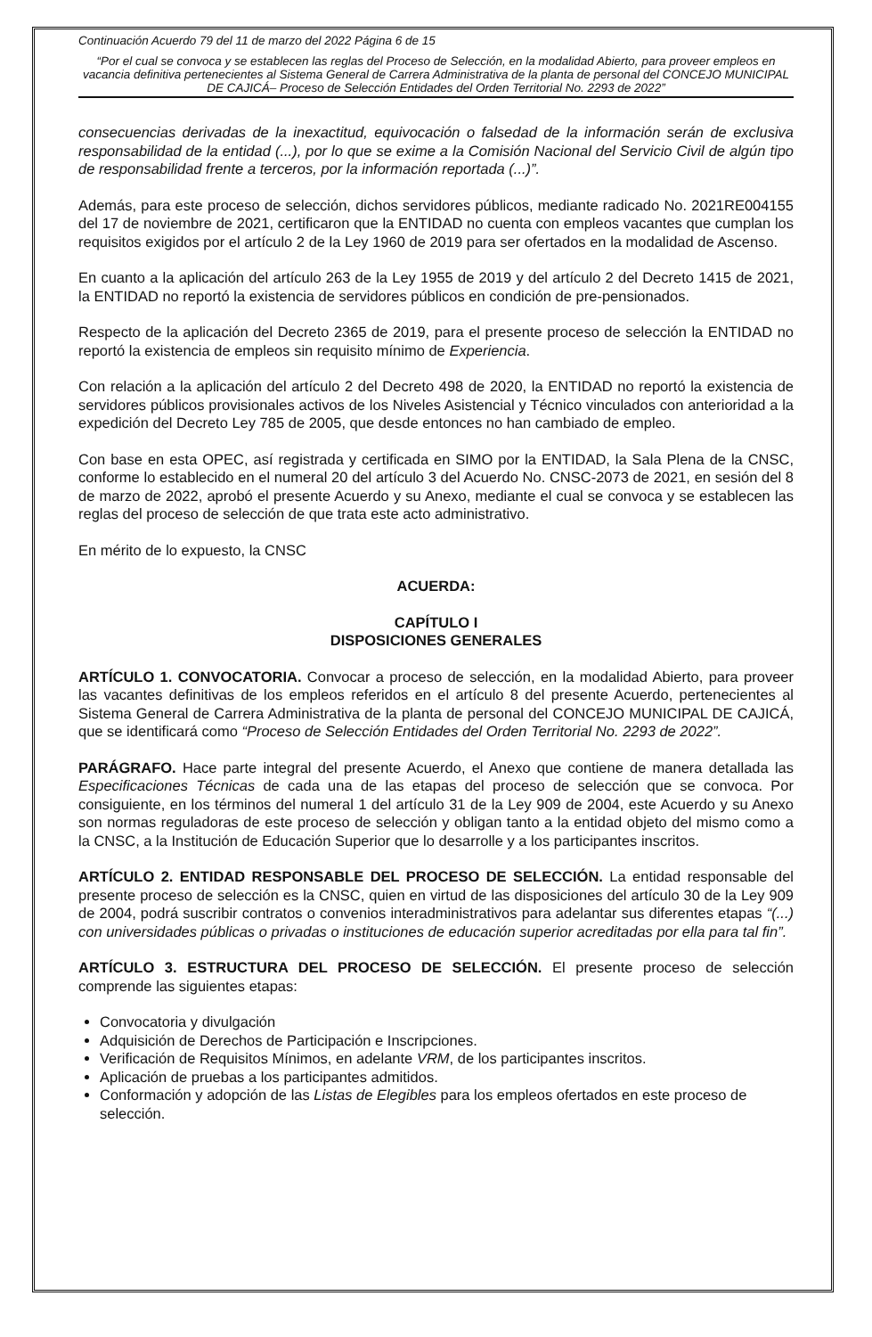Continuación Acuerdo 79 del 11 de marzo del 2022 Página 6 de 15
“Por el cual se convoca y se establecen las reglas del Proceso de Selección, en la modalidad Abierto, para proveer empleos en vacancia definitiva pertenecientes al Sistema General de Carrera Administrativa de la planta de personal del CONCEJO MUNICIPAL DE CAJICÁ– Proceso de Selección Entidades del Orden Territorial No. 2293 de 2022”
consecuencias derivadas de la inexactitud, equivocación o falsedad de la información serán de exclusiva responsabilidad de la entidad (...), por lo que se exime a la Comisión Nacional del Servicio Civil de algún tipo de responsabilidad frente a terceros, por la información reportada (...)”.
Además, para este proceso de selección, dichos servidores públicos, mediante radicado No. 2021RE004155 del 17 de noviembre de 2021, certificaron que la ENTIDAD no cuenta con empleos vacantes que cumplan los requisitos exigidos por el artículo 2 de la Ley 1960 de 2019 para ser ofertados en la modalidad de Ascenso.
En cuanto a la aplicación del artículo 263 de la Ley 1955 de 2019 y del artículo 2 del Decreto 1415 de 2021, la ENTIDAD no reportó la existencia de servidores públicos en condición de pre-pensionados.
Respecto de la aplicación del Decreto 2365 de 2019, para el presente proceso de selección la ENTIDAD no reportó la existencia de empleos sin requisito mínimo de Experiencia.
Con relación a la aplicación del artículo 2 del Decreto 498 de 2020, la ENTIDAD no reportó la existencia de servidores públicos provisionales activos de los Niveles Asistencial y Técnico vinculados con anterioridad a la expedición del Decreto Ley 785 de 2005, que desde entonces no han cambiado de empleo.
Con base en esta OPEC, así registrada y certificada en SIMO por la ENTIDAD, la Sala Plena de la CNSC, conforme lo establecido en el numeral 20 del artículo 3 del Acuerdo No. CNSC-2073 de 2021, en sesión del 8 de marzo de 2022, aprobó el presente Acuerdo y su Anexo, mediante el cual se convoca y se establecen las reglas del proceso de selección de que trata este acto administrativo.
En mérito de lo expuesto, la CNSC
ACUERDA:
CAPÍTULO I
DISPOSICIONES GENERALES
ARTÍCULO 1. CONVOCATORIA. Convocar a proceso de selección, en la modalidad Abierto, para proveer las vacantes definitivas de los empleos referidos en el artículo 8 del presente Acuerdo, pertenecientes al Sistema General de Carrera Administrativa de la planta de personal del CONCEJO MUNICIPAL DE CAJICÁ, que se identificará como “Proceso de Selección Entidades del Orden Territorial No. 2293 de 2022”.
PARÁGRAFO. Hace parte integral del presente Acuerdo, el Anexo que contiene de manera detallada las Especificaciones Técnicas de cada una de las etapas del proceso de selección que se convoca. Por consiguiente, en los términos del numeral 1 del artículo 31 de la Ley 909 de 2004, este Acuerdo y su Anexo son normas reguladoras de este proceso de selección y obligan tanto a la entidad objeto del mismo como a la CNSC, a la Institución de Educación Superior que lo desarrolle y a los participantes inscritos.
ARTÍCULO 2. ENTIDAD RESPONSABLE DEL PROCESO DE SELECCIÓN. La entidad responsable del presente proceso de selección es la CNSC, quien en virtud de las disposiciones del artículo 30 de la Ley 909 de 2004, podrá suscribir contratos o convenios interadministrativos para adelantar sus diferentes etapas “(...) con universidades públicas o privadas o instituciones de educación superior acreditadas por ella para tal fin”.
ARTÍCULO 3. ESTRUCTURA DEL PROCESO DE SELECCIÓN. El presente proceso de selección comprende las siguientes etapas:
Convocatoria y divulgación
Adquisición de Derechos de Participación e Inscripciones.
Verificación de Requisitos Mínimos, en adelante VRM, de los participantes inscritos.
Aplicación de pruebas a los participantes admitidos.
Conformación y adopción de las Listas de Elegibles para los empleos ofertados en este proceso de selección.